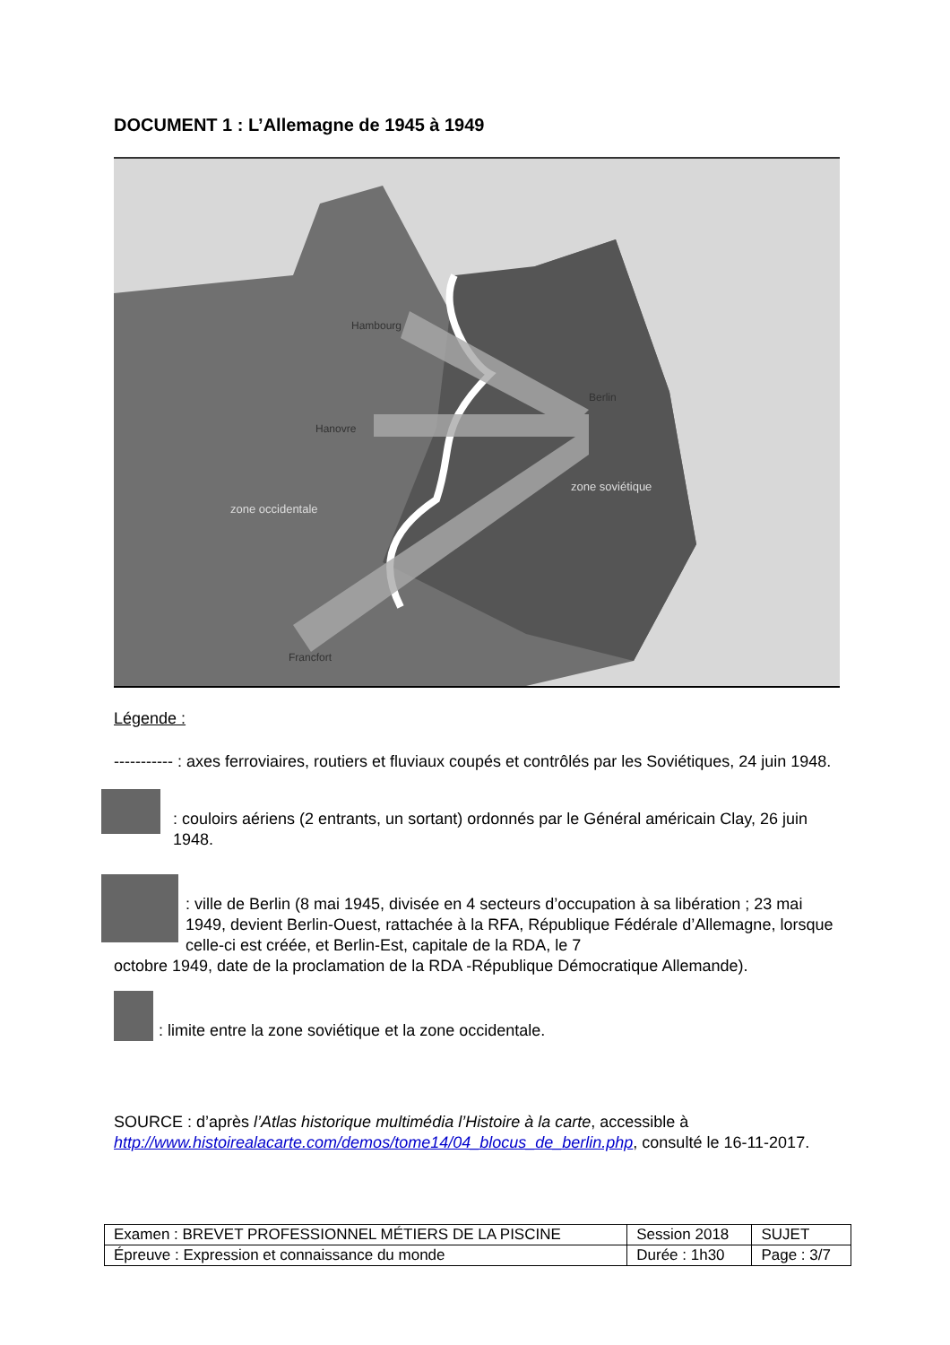DOCUMENT 1 : L’Allemagne de 1945 à 1949
Hambourg
Hanovre
Berlin
Francfort
zone occidentale
zone soviétique
Légende :
----------- : axes ferroviaires, routiers et fluviaux coupés et contrôlés par les Soviétiques, 24 juin 1948.
: couloirs aériens (2 entrants, un sortant) ordonnés par le Général américain Clay, 26 juin 1948.
: ville de Berlin (8 mai 1945, divisée en 4 secteurs d’occupation à sa libération ; 23 mai 1949, devient Berlin-Ouest, rattachée à la RFA, République Fédérale d’Allemagne, lorsque celle-ci est créée, et Berlin-Est, capitale de la RDA, le 7
octobre 1949, date de la proclamation de la RDA -République Démocratique Allemande).
: limite entre la zone soviétique et la zone occidentale.
SOURCE : d’après l’Atlas historique multimédia l’Histoire à la carte, accessible à http://www.histoirealacarte.com/demos/tome14/04_blocus_de_berlin.php, consulté le 16-11-2017.
| Examen : BREVET PROFESSIONNEL MÉTIERS DE LA PISCINE | Session 2018 | SUJET |
| Épreuve : Expression et connaissance du monde | Durée : 1h30 | Page : 3/7 |